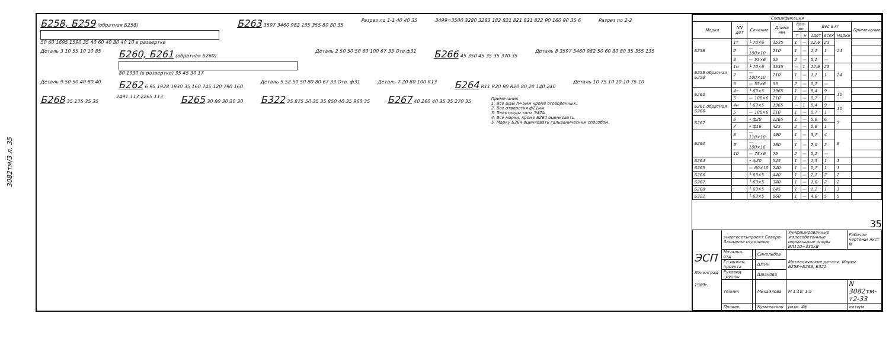3082тм/3 л. 35
Б258, Б259 (обратная Б258)
50 60 1695 1590 35 40 60 40 80 40 10 в развертке
Б263 3597 3460 982 135 355 80 80 35
Разрез по 1-1 40 40 35
3499≈3500 3280 3283 182 821 821 821 822 90 160 90 35 6
Разрез по 2-2
Деталь 3 10 55 10 10 85
Б260, Б261 (обратная Б260)
80 1930 (в развертке) 35 45 30 17
Деталь 2 50 50 50 60 100 67 33 Отв.ф31
Б266 45 350 45 35 35 370 35
Деталь 8 3597 3460 982 50 60 80 80 35 355 135
Деталь 9 50 50 40 80 40
Б262 6 95 1928 1930 35 160 745 120 790 160
Деталь 5 52 50 50 80 80 67 33 Отв. ф31
Деталь 7 20 80 100 R13
Б264 R11 R20 90 R20 80 20 140 240
Деталь 10 75 10 10 10 75 10
Б268 35 175 35 35
2491 113 2265 113
Б265 30 80 30 30 30
Б322 35 875 50 35 35 850 40 35 960 35
Б267 40 260 40 35 35 270 35
Примечания
1. Все швы h=5мм кроме оговоренных.
2. Все отверстия ф21мм
3. Электроды типа Э42А.
4. Все марки, кроме Б264 оцинковать.
5. Марку Б264 оцинковать гальваническим способом.
| Спецификация | | | | | | | | | |
| --- | --- | --- | --- | --- | --- | --- | --- | --- | --- |
| Марка | NN дет | Сечение | Длина мм | Кол-во | | Вес в кг | | | Примечание |
| | | | | т | н | 1дет | всех | марки | |
| Б258 | 1т | └ 70×6 | 3535 | 1 | — | 22,6 | 23 | 24 | |
| | 2 | — 100×10 | 210 | 1 | — | 1,1 | 1 | | |
| | 3 | — 55×6 | 55 | 2 | — | 0,1 | — | | |
| Б259 обратная Б258 | 1н | └ 70×6 | 3535 | — | 1 | 22,6 | 23 | 24 | |
| | 2 | — 100×10 | 210 | 1 | — | 1,1 | 1 | | |
| | 3 | — 55×6 | 55 | 2 | — | 0,1 | — | | |
| Б260 | 4т | └ 63×5 | 1965 | 1 | — | 9,4 | 9 | 10 | |
| | 5 | — 100×6 | 210 | 1 | — | 0,7 | 1 | | |
| Б261 обратная Б260 | 4н | └ 63×5 | 1965 | — | 1 | 9,4 | 9 | 10 | |
| | 5 | — 100×6 | 210 | 1 | — | 0,7 | 1 | | |
| Б262 | 6 | • ф20 | 2265 | 1 | — | 5,6 | 6 | 7 | |
| | 7 | • ф16 | 425 | 2 | — | 0,6 | 1 | | |
| Б263 | 8 | — 110×10 | 490 | 1 | — | 3,7 | 4 | 6 | |
| | 9 | — 100×16 | 160 | 1 | — | 2,0 | 2 | | |
| | 10 | — 75×6 | 75 | 2 | — | 0,2 | — | | |
| Б264 | | • ф20 | 545 | 1 | — | 1,3 | 1 | 1 | |
| Б265 | | — 60×10 | 140 | 1 | — | 0,7 | 1 | 1 | |
| Б266 | | └ 63×5 | 440 | 1 | — | 2,1 | 2 | 2 | |
| Б267 | | └ 63×5 | 340 | 1 | — | 1,6 | 2 | 2 | |
| Б268 | | └ 63×5 | 245 | 1 | — | 1,2 | 1 | 1 | |
| Б322 | | └ 63×5 | 960 | 1 | — | 4,6 | 5 | 5 | |
35
| ЭСП Ленинград 1989г. | энергосетьпроект Северо-Западное отделение | | | Унифицированные железобетонные нормальные опоры ВЛ110÷330кВ | Рабочие чертежи лист N |
| | Начальн. отд | | Синельбов | Металлические детали. Марки Б258÷Б268, Б322 | |
| | Гл.инжен. проекта | | Штин | | |
| | Руковод. группы | | Шванова | | |
| | Техник | | Михайлова | М 1:10; 1:5 | N 3082тм-т2-33 |
| | Провер. | | Кумлевская | разм. 4ф | литера |